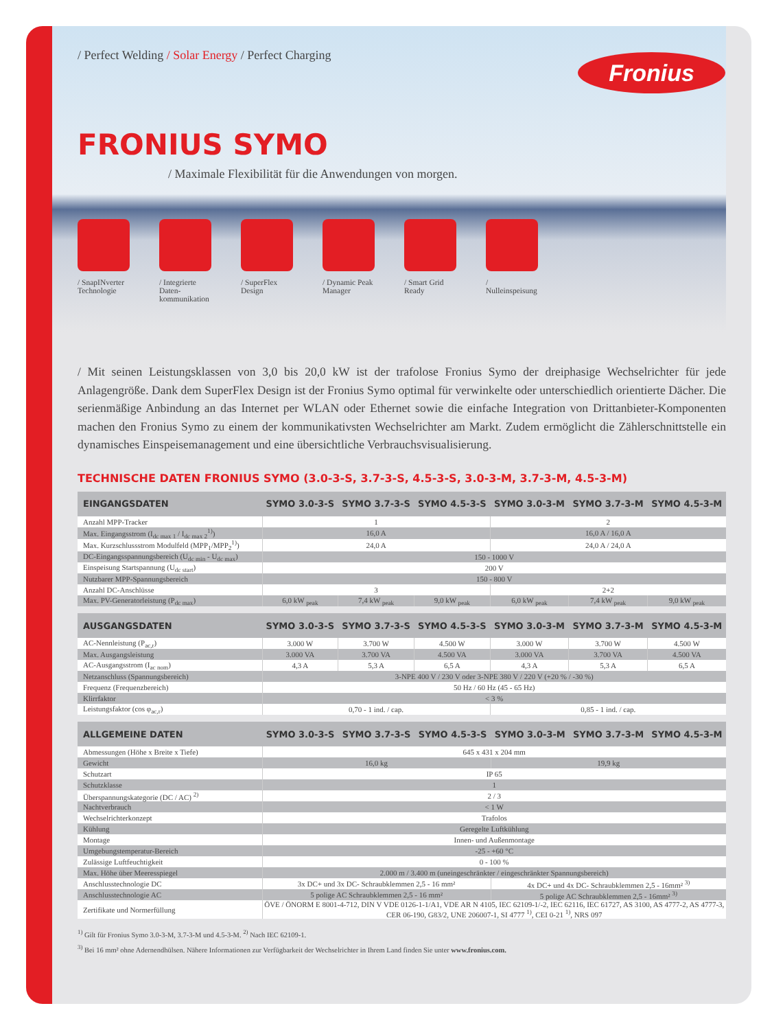Fronius
/ Perfect Welding / Solar Energy / Perfect Charging
FRONIUS SYMO
/ Maximale Flexibilität für die Anwendungen von morgen.
/ SnapINverter Technologie
/ Integrierte Daten-kommunikation
/ SuperFlex Design
/ Dynamic Peak Manager
/ Smart Grid Ready
/ Nulleinspeisung
/ Mit seinen Leistungsklassen von 3,0 bis 20,0 kW ist der trafolose Fronius Symo der dreiphasige Wechselrichter für jede Anlagengröße. Dank dem SuperFlex Design ist der Fronius Symo optimal für verwinkelte oder unterschiedlich orientierte Dächer. Die serienmäßige Anbindung an das Internet per WLAN oder Ethernet sowie die einfache Integration von Drittanbieter-Komponenten machen den Fronius Symo zu einem der kommunikativsten Wechselrichter am Markt. Zudem ermöglicht die Zählerschnittstelle ein dynamisches Einspeisemanagement und eine übersichtliche Verbrauchsvisualisierung.
TECHNISCHE DATEN FRONIUS SYMO (3.0-3-S, 3.7-3-S, 4.5-3-S, 3.0-3-M, 3.7-3-M, 4.5-3-M)
| EINGANGSDATEN | SYMO 3.0-3-S | SYMO 3.7-3-S | SYMO 4.5-3-S | SYMO 3.0-3-M | SYMO 3.7-3-M | SYMO 4.5-3-M |
| --- | --- | --- | --- | --- | --- | --- |
| Anzahl MPP-Tracker | 1 | | | 2 | | |
| Max. Eingangsstrom (I<sub>dc max 1</sub> / I<sub>dc max 2</sub><sup>1)</sup>) | 16,0 A | | | 16,0 A / 16,0 A | | |
| Max. Kurzschlussstrom Modulfeld (MPP<sub>1</sub>/MPP<sub>2</sub><sup>1)</sup>) | 24,0 A | | | 24,0 A / 24,0 A | | |
| DC-Eingangsspannungsbereich (U<sub>dc min</sub> - U<sub>dc max</sub>) | 150 - 1000 V | | | | | |
| Einspeisung Startspannung (U<sub>dc start</sub>) | 200 V | | | | | |
| Nutzbarer MPP-Spannungsbereich | 150 - 800 V | | | | | |
| Anzahl DC-Anschlüsse | 3 | | | 2+2 | | |
| Max. PV-Generatorleistung (P<sub>dc max</sub>) | 6,0 kW <sub>peak</sub> | 7,4 kW <sub>peak</sub> | 9,0 kW <sub>peak</sub> | 6,0 kW <sub>peak</sub> | 7,4 kW <sub>peak</sub> | 9,0 kW <sub>peak</sub> |
| AUSGANGSDATEN | SYMO 3.0-3-S | SYMO 3.7-3-S | SYMO 4.5-3-S | SYMO 3.0-3-M | SYMO 3.7-3-M | SYMO 4.5-3-M |
| --- | --- | --- | --- | --- | --- | --- |
| AC-Nennleistung (P<sub>ac,r</sub>) | 3.000 W | 3.700 W | 4.500 W | 3.000 W | 3.700 W | 4.500 W |
| Max. Ausgangsleistung | 3.000 VA | 3.700 VA | 4.500 VA | 3.000 VA | 3.700 VA | 4.500 VA |
| AC-Ausgangsstrom (I<sub>ac nom</sub>) | 4,3 A | 5,3 A | 6,5 A | 4,3 A | 5,3 A | 6,5 A |
| Netzanschluss (Spannungsbereich) | 3-NPE 400 V / 230 V oder 3-NPE 380 V / 220 V (+20 % / -30 %) | | | | | |
| Frequenz (Frequenzbereich) | 50 Hz / 60 Hz (45 - 65 Hz) | | | | | |
| Klirrfaktor | < 3 % | | | | | |
| Leistungsfaktor (cos φ<sub>ac,r</sub>) | 0,70 - 1 ind. / cap. | | | 0,85 - 1 ind. / cap. | | |
| ALLGEMEINE DATEN | SYMO 3.0-3-S | SYMO 3.7-3-S | SYMO 4.5-3-S | SYMO 3.0-3-M | SYMO 3.7-3-M | SYMO 4.5-3-M |
| --- | --- | --- | --- | --- | --- | --- |
| Abmessungen (Höhe x Breite x Tiefe) | 645 x 431 x 204 mm | | | | | |
| Gewicht | 16,0 kg | | | 19,9 kg | | |
| Schutzart | IP 65 | | | | | |
| Schutzklasse | 1 | | | | | |
| Überspannungskategorie (DC / AC) <sup>2)</sup> | 2 / 3 | | | | | |
| Nachtverbrauch | < 1 W | | | | | |
| Wechselrichterkonzept | Trafolos | | | | | |
| Kühlung | Geregelte Luftkühlung | | | | | |
| Montage | Innen- und Außenmontage | | | | | |
| Umgebungstemperatur-Bereich | -25 - +60 °C | | | | | |
| Zulässige Luftfeuchtigkeit | 0 - 100 % | | | | | |
| Max. Höhe über Meeresspiegel | 2.000 m / 3.400 m (uneingeschränkter / eingeschränkter Spannungsbereich) | | | | | |
| Anschlusstechnologie DC | 3x DC+ und 3x DC- Schraubklemmen 2,5 - 16 mm² | | | 4x DC+ und 4x DC- Schraubklemmen 2,5 - 16mm² <sup>3)</sup> | | |
| Anschlusstechnologie AC | 5 polige AC Schraubklemmen 2,5 - 16 mm² | | | 5 polige AC Schraubklemmen 2,5 - 16mm² <sup>3)</sup> | | |
| Zertifikate und Normerfüllung | ÖVE / ÖNORM E 8001-4-712, DIN V VDE 0126-1-1/A1, VDE AR N 4105, IEC 62109-1/-2, IEC 62116, IEC 61727, AS 3100, AS 4777-2, AS 4777-3, CER 06-190, G83/2, UNE 206007-1, SI 4777 <sup>1)</sup>, CEI 0-21 <sup>1)</sup>, NRS 097 | | | | | |
<sup>1)</sup> Gilt für Fronius Symo 3.0-3-M, 3.7-3-M und 4.5-3-M. <sup>2)</sup> Nach IEC 62109-1.
<sup>3)</sup> Bei 16 mm² ohne Adernendhülsen. Nähere Informationen zur Verfügbarkeit der Wechselrichter in Ihrem Land finden Sie unter www.fronius.com.